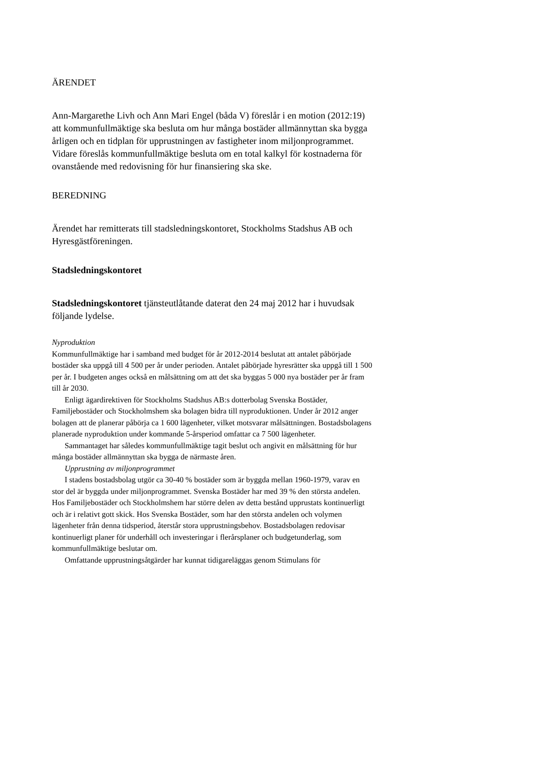ÄRENDET
Ann-Margarethe Livh och Ann Mari Engel (båda V) föreslår i en motion (2012:19) att kommunfullmäktige ska besluta om hur många bostäder allmännyttan ska bygga årligen och en tidplan för upprustningen av fastigheter inom miljonprogrammet. Vidare föreslås kommunfullmäktige besluta om en total kalkyl för kostnaderna för ovanstående med redovisning för hur finansiering ska ske.
BEREDNING
Ärendet har remitterats till stadsledningskontoret, Stockholms Stadshus AB och Hyresgästföreningen.
Stadsledningskontoret
Stadsledningskontoret tjänsteutlåtande daterat den 24 maj 2012 har i huvudsak följande lydelse.
Nyproduktion
Kommunfullmäktige har i samband med budget för år 2012-2014 beslutat att antalet påbörjade bostäder ska uppgå till 4 500 per år under perioden. Antalet påbörjade hyresrätter ska uppgå till 1 500 per år. I budgeten anges också en målsättning om att det ska byggas 5 000 nya bostäder per år fram till år 2030.
Enligt ägardirektiven för Stockholms Stadshus AB:s dotterbolag Svenska Bostäder, Familjebostäder och Stockholmshem ska bolagen bidra till nyproduktionen. Under år 2012 anger bolagen att de planerar påbörja ca 1 600 lägenheter, vilket motsvarar målsättningen. Bostadsbolagens planerade nyproduktion under kommande 5-årsperiod omfattar ca 7 500 lägenheter.
Sammantaget har således kommunfullmäktige tagit beslut och angivit en målsättning för hur många bostäder allmännyttan ska bygga de närmaste åren.
Upprustning av miljonprogrammet
I stadens bostadsbolag utgör ca 30-40 % bostäder som är byggda mellan 1960-1979, varav en stor del är byggda under miljonprogrammet. Svenska Bostäder har med 39 % den största andelen. Hos Familjebostäder och Stockholmshem har större delen av detta bestånd upprustats kontinuerligt och är i relativt gott skick. Hos Svenska Bostäder, som har den största andelen och volymen lägenheter från denna tidsperiod, återstår stora upprustningsbehov. Bostadsbolagen redovisar kontinuerligt planer för underhåll och investeringar i flerårsplaner och budgetunderlag, som kommunfullmäktige beslutar om.
Omfattande upprustningsåtgärder har kunnat tidigareläggas genom Stimulans för